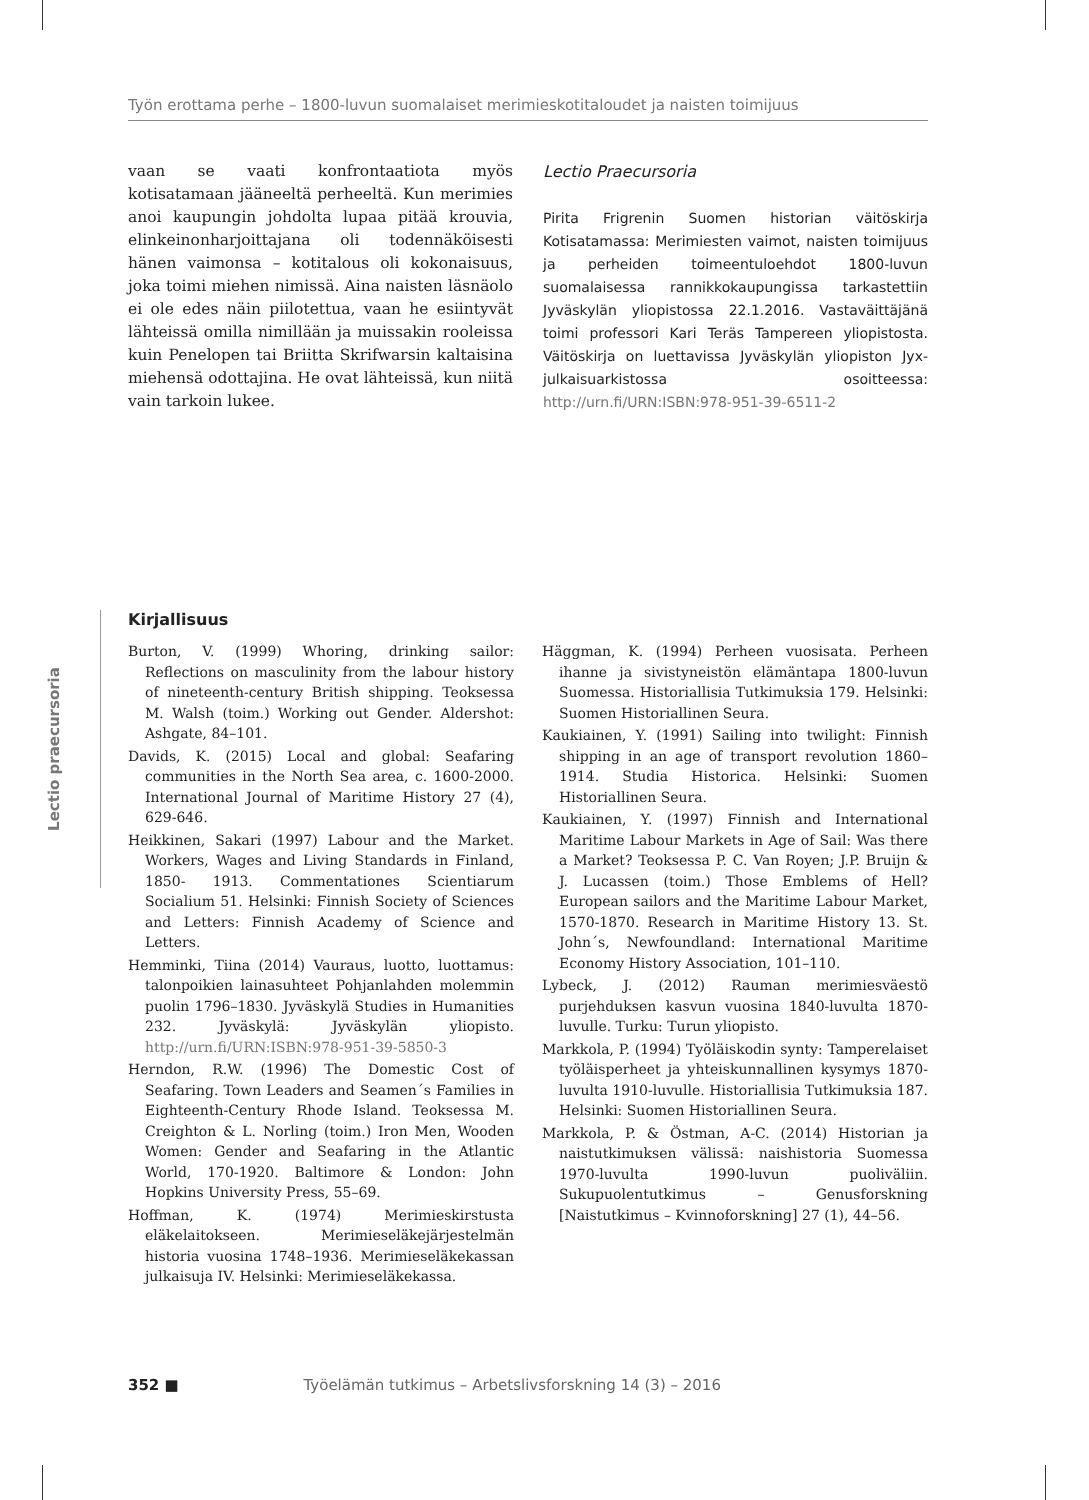Työn erottama perhe – 1800-luvun suomalaiset merimieskotitaloudet ja naisten toimijuus
vaan se vaati konfrontaatiota myös kotisatamaan jääneeltä perheeltä. Kun merimies anoi kaupungin johdolta lupaa pitää krouvia, elinkeinonharjoittajana oli todennäköisesti hänen vaimonsa – kotitalous oli kokonaisuus, joka toimi miehen nimissä. Aina naisten läsnäolo ei ole edes näin piilotettua, vaan he esiintyvät lähteissä omilla nimillään ja muissakin rooleissa kuin Penelopen tai Briitta Skrifwarsin kaltaisina miehensä odottajina. He ovat lähteissä, kun niitä vain tarkoin lukee.
Lectio Praecursoria
Pirita Frigrenin Suomen historian väitöskirja Kotisatamassa: Merimiesten vaimot, naisten toimijuus ja perheiden toimeentuloehdot 1800-luvun suomalaisessa rannikkokaupungissa tarkastettiin Jyväskylän yliopistossa 22.1.2016. Vastaväittäjänä toimi professori Kari Teräs Tampereen yliopistosta. Väitöskirja on luettavissa Jyväskylän yliopiston Jyx-julkaisuarkistossa osoitteessa: http://urn.fi/URN:ISBN:978-951-39-6511-2
Lectio praecursoria
Kirjallisuus
Burton, V. (1999) Whoring, drinking sailor: Reflections on masculinity from the labour history of nineteenth-century British shipping. Teoksessa M. Walsh (toim.) Working out Gender. Aldershot: Ashgate, 84–101.
Davids, K. (2015) Local and global: Seafaring communities in the North Sea area, c. 1600-2000. International Journal of Maritime History 27 (4), 629-646.
Heikkinen, Sakari (1997) Labour and the Market. Workers, Wages and Living Standards in Finland, 1850- 1913. Commentationes Scientiarum Socialium 51. Helsinki: Finnish Society of Sciences and Letters: Finnish Academy of Science and Letters.
Hemminki, Tiina (2014) Vauraus, luotto, luottamus: talonpoikien lainasuhteet Pohjanlahden molemmin puolin 1796–1830. Jyväskylä Studies in Humanities 232. Jyväskylä: Jyväskylän yliopisto. http://urn.fi/URN:ISBN:978-951-39-5850-3
Herndon, R.W. (1996) The Domestic Cost of Seafaring. Town Leaders and Seamen´s Families in Eighteenth-Century Rhode Island. Teoksessa M. Creighton & L. Norling (toim.) Iron Men, Wooden Women: Gender and Seafaring in the Atlantic World, 170-1920. Baltimore & London: John Hopkins University Press, 55–69.
Hoffman, K. (1974) Merimieskirstusta eläkelaitokseen. Merimieseläkejärjestelmän historia vuosina 1748–1936. Merimieseläkekassan julkaisuja IV. Helsinki: Merimieseläkekassa.
Häggman, K. (1994) Perheen vuosisata. Perheen ihanne ja sivistyneistön elämäntapa 1800-luvun Suomessa. Historiallisia Tutkimuksia 179. Helsinki: Suomen Historiallinen Seura.
Kaukiainen, Y. (1991) Sailing into twilight: Finnish shipping in an age of transport revolution 1860–1914. Studia Historica. Helsinki: Suomen Historiallinen Seura.
Kaukiainen, Y. (1997) Finnish and International Maritime Labour Markets in Age of Sail: Was there a Market? Teoksessa P. C. Van Royen; J.P. Bruijn & J. Lucassen (toim.) Those Emblems of Hell? European sailors and the Maritime Labour Market, 1570-1870. Research in Maritime History 13. St. John´s, Newfoundland: International Maritime Economy History Association, 101–110.
Lybeck, J. (2012) Rauman merimiesväestö purjehduksen kasvun vuosina 1840-luvulta 1870-luvulle. Turku: Turun yliopisto.
Markkola, P. (1994) Työläiskodin synty: Tamperelaiset työläisperheet ja yhteiskunnallinen kysymys 1870-luvulta 1910-luvulle. Historiallisia Tutkimuksia 187. Helsinki: Suomen Historiallinen Seura.
Markkola, P. & Östman, A-C. (2014) Historian ja naistutkimuksen välissä: naishistoria Suomessa 1970-luvulta 1990-luvun puoliväliin. Sukupuolentutkimus – Genusforskning [Naistutkimus – Kvinnoforskning] 27 (1), 44–56.
352 ■ Työelämän tutkimus – Arbetslivsforskning 14 (3) – 2016